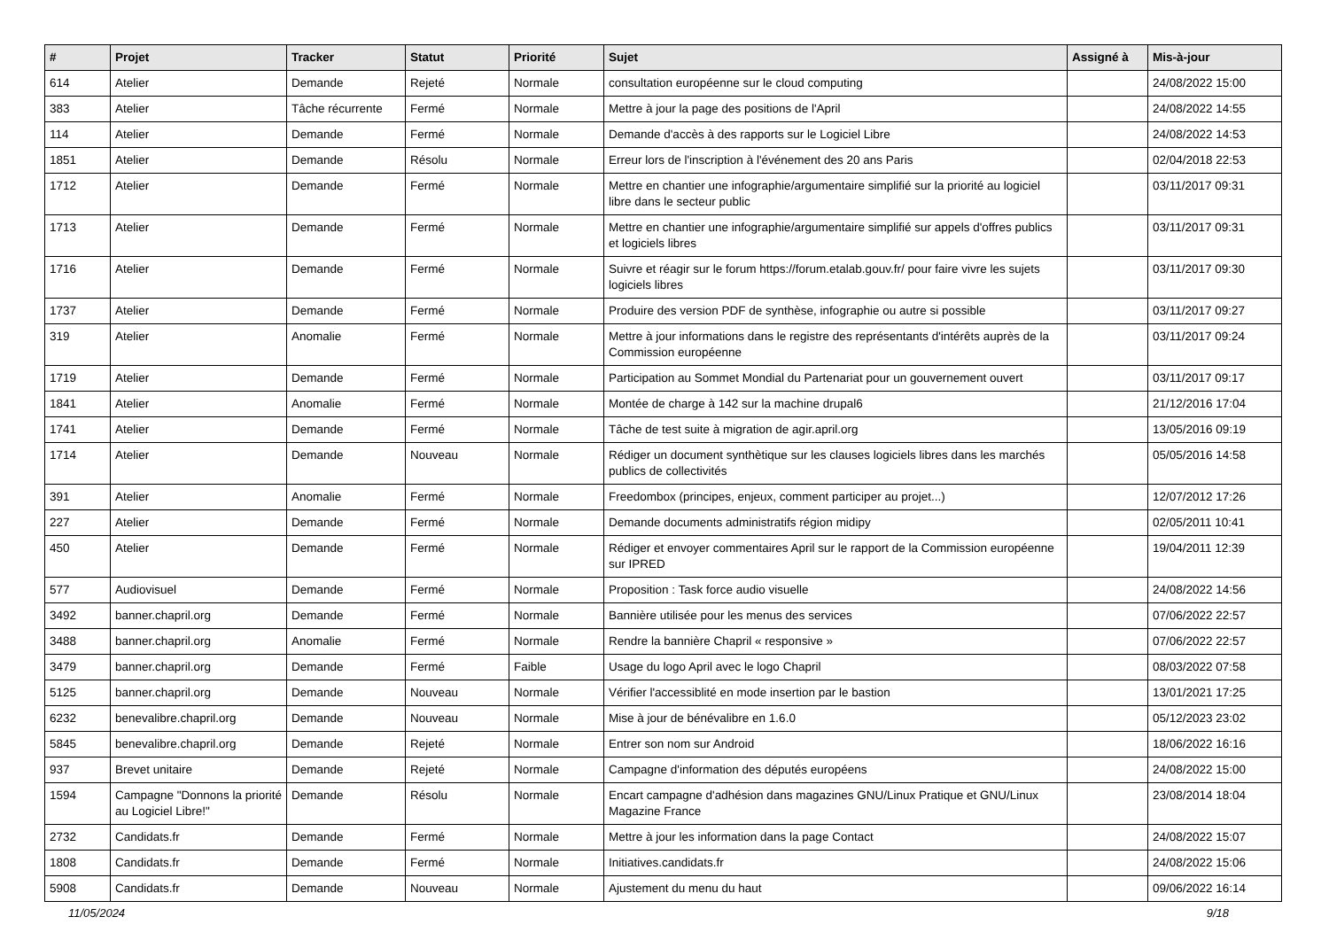| # | Projet | Tracker | Statut | Priorité | Sujet | Assigné à | Mis-à-jour |
| --- | --- | --- | --- | --- | --- | --- | --- |
| 614 | Atelier | Demande | Rejeté | Normale | consultation européenne sur le cloud computing | | 24/08/2022 15:00 |
| 383 | Atelier | Tâche récurrente | Fermé | Normale | Mettre à jour la page des positions de l'April | | 24/08/2022 14:55 |
| 114 | Atelier | Demande | Fermé | Normale | Demande d'accès à des rapports sur le Logiciel Libre | | 24/08/2022 14:53 |
| 1851 | Atelier | Demande | Résolu | Normale | Erreur lors de l'inscription à l'événement des 20 ans Paris | | 02/04/2018 22:53 |
| 1712 | Atelier | Demande | Fermé | Normale | Mettre en chantier une infographie/argumentaire simplifié sur la priorité au logiciel libre dans le secteur public | | 03/11/2017 09:31 |
| 1713 | Atelier | Demande | Fermé | Normale | Mettre en chantier une infographie/argumentaire simplifié sur appels d'offres publics et logiciels libres | | 03/11/2017 09:31 |
| 1716 | Atelier | Demande | Fermé | Normale | Suivre et réagir sur le forum https://forum.etalab.gouv.fr/ pour faire vivre les sujets logiciels libres | | 03/11/2017 09:30 |
| 1737 | Atelier | Demande | Fermé | Normale | Produire des version PDF de synthèse, infographie ou autre si possible | | 03/11/2017 09:27 |
| 319 | Atelier | Anomalie | Fermé | Normale | Mettre à jour informations dans le registre des représentants d'intérêts auprès de la Commission européenne | | 03/11/2017 09:24 |
| 1719 | Atelier | Demande | Fermé | Normale | Participation au Sommet Mondial du Partenariat pour un gouvernement ouvert | | 03/11/2017 09:17 |
| 1841 | Atelier | Anomalie | Fermé | Normale | Montée de charge à 142 sur la machine drupal6 | | 21/12/2016 17:04 |
| 1741 | Atelier | Demande | Fermé | Normale | Tâche de test suite à migration de agir.april.org | | 13/05/2016 09:19 |
| 1714 | Atelier | Demande | Nouveau | Normale | Rédiger un document synthètique sur les clauses logiciels libres dans les marchés publics de collectivités | | 05/05/2016 14:58 |
| 391 | Atelier | Anomalie | Fermé | Normale | Freedombox (principes, enjeux, comment participer au projet...) | | 12/07/2012 17:26 |
| 227 | Atelier | Demande | Fermé | Normale | Demande documents administratifs région midipy | | 02/05/2011 10:41 |
| 450 | Atelier | Demande | Fermé | Normale | Rédiger et envoyer commentaires April sur le rapport de la Commission européenne sur IPRED | | 19/04/2011 12:39 |
| 577 | Audiovisuel | Demande | Fermé | Normale | Proposition : Task force audio visuelle | | 24/08/2022 14:56 |
| 3492 | banner.chapril.org | Demande | Fermé | Normale | Bannière utilisée pour les menus des services | | 07/06/2022 22:57 |
| 3488 | banner.chapril.org | Anomalie | Fermé | Normale | Rendre la bannière Chapril « responsive » | | 07/06/2022 22:57 |
| 3479 | banner.chapril.org | Demande | Fermé | Faible | Usage du logo April avec le logo Chapril | | 08/03/2022 07:58 |
| 5125 | banner.chapril.org | Demande | Nouveau | Normale | Vérifier l'accessiblité en mode insertion par le bastion | | 13/01/2021 17:25 |
| 6232 | benevalibre.chapril.org | Demande | Nouveau | Normale | Mise à jour de bénévalibre en 1.6.0 | | 05/12/2023 23:02 |
| 5845 | benevalibre.chapril.org | Demande | Rejeté | Normale | Entrer son nom sur Android | | 18/06/2022 16:16 |
| 937 | Brevet unitaire | Demande | Rejeté | Normale | Campagne d'information des députés européens | | 24/08/2022 15:00 |
| 1594 | Campagne "Donnons la priorité au Logiciel Libre!" | Demande | Résolu | Normale | Encart campagne d'adhésion dans magazines GNU/Linux Pratique et GNU/Linux Magazine France | | 23/08/2014 18:04 |
| 2732 | Candidats.fr | Demande | Fermé | Normale | Mettre à jour les information dans la page Contact | | 24/08/2022 15:07 |
| 1808 | Candidats.fr | Demande | Fermé | Normale | Initiatives.candidats.fr | | 24/08/2022 15:06 |
| 5908 | Candidats.fr | Demande | Nouveau | Normale | Ajustement du menu du haut | | 09/06/2022 16:14 |
11/05/2024 9/18